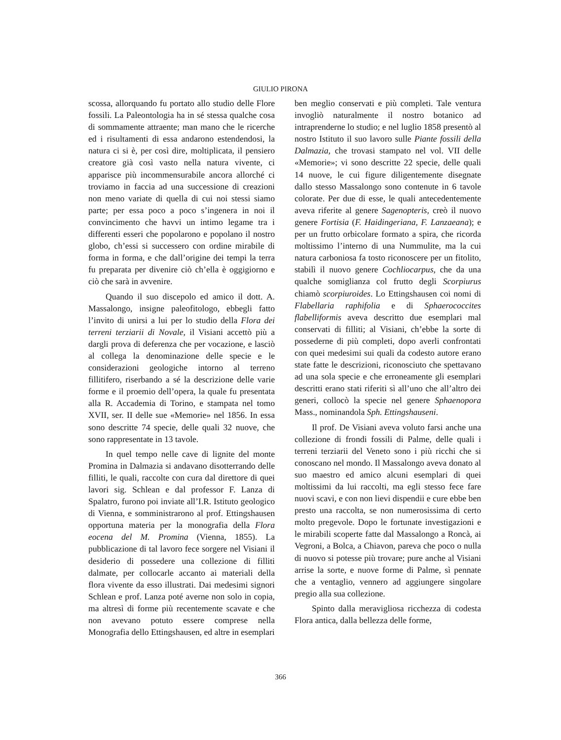GIULIO PIRONA
scossa, allorquando fu portato allo studio delle Flore fossili. La Paleontologia ha in sé stessa qualche cosa di sommamente attraente; man mano che le ricerche ed i risultamenti di essa andarono estendendosi, la natura ci si è, per così dire, moltiplicata, il pensiero creatore già così vasto nella natura vivente, ci apparisce più incommensurabile ancora allorché ci troviamo in faccia ad una successione di creazioni non meno variate di quella di cui noi stessi siamo parte; per essa poco a poco s’ingenera in noi il convincimento che havvi un intimo legame tra i differenti esseri che popolarono e popolano il nostro globo, ch’essi si successero con ordine mirabile di forma in forma, e che dall’origine dei tempi la terra fu preparata per divenire ciò ch’ella è oggigiorno e ciò che sarà in avvenire.
Quando il suo discepolo ed amico il dott. A. Massalongo, insigne paleofitologo, ebbegli fatto l’invito di unirsi a lui per lo studio della Flora dei terreni terziarii di Novale, il Visiani accettò più a dargli prova di deferenza che per vocazione, e lasciò al collega la denominazione delle specie e le considerazioni geologiche intorno al terreno fillitifero, riserbando a sé la descrizione delle varie forme e il proemio dell’opera, la quale fu presentata alla R. Accademia di Torino, e stampata nel tomo XVII, ser. II delle sue «Memorie» nel 1856. In essa sono descritte 74 specie, delle quali 32 nuove, che sono rappresentate in 13 tavole.
In quel tempo nelle cave di lignite del monte Promina in Dalmazia si andavano disotterrando delle filliti, le quali, raccolte con cura dal direttore di quei lavori sig. Schlean e dal professor F. Lanza di Spalatro, furono poi inviate all’I.R. Istituto geologico di Vienna, e somministrarono al prof. Ettingshausen opportuna materia per la monografia della Flora eocena del M. Promina (Vienna, 1855). La pubblicazione di tal lavoro fece sorgere nel Visiani il desiderio di possedere una collezione di filliti dalmate, per collocarle accanto ai materiali della flora vivente da esso illustrati. Dai medesimi signori Schlean e prof. Lanza poté averne non solo in copia, ma altresì di forme più recentemente scavate e che non avevano potuto essere comprese nella Monografia dello Ettingshausen, ed altre in esemplari
ben meglio conservati e più completi. Tale ventura invogliò naturalmente il nostro botanico ad intraprenderne lo studio; e nel luglio 1858 presentò al nostro Istituto il suo lavoro sulle Piante fossili della Dalmazia, che trovasi stampato nel vol. VII delle «Memorie»; vi sono descritte 22 specie, delle quali 14 nuove, le cui figure diligentemente disegnate dallo stesso Massalongo sono contenute in 6 tavole colorate. Per due di esse, le quali antecedentemente aveva riferite al genere Sagenopteris, creò il nuovo genere Fortisia (F. Haidingeriana, F. Lanzaeana); e per un frutto orbicolare formato a spira, che ricorda moltissimo l’interno di una Nummulite, ma la cui natura carboniosa fa tosto riconoscere per un fitolito, stabilì il nuovo genere Cochliocarpus, che da una qualche somiglianza col frutto degli Scorpiurus chiamò scorpiuroides. Lo Ettingshausen coi nomi di Flabellaria raphifolia e di Sphaerococcites flabelliformis aveva descritto due esemplari mal conservati di filliti; al Visiani, ch’ebbe la sorte di possederne di più completi, dopo averli confrontati con quei medesimi sui quali da codesto autore erano state fatte le descrizioni, riconosciuto che spettavano ad una sola specie e che erroneamente gli esemplari descritti erano stati riferiti sì all’uno che all’altro dei generi, collocò la specie nel genere Sphaenopora Mass., nominandola Sph. Ettingshauseni.
Il prof. De Visiani aveva voluto farsi anche una collezione di frondi fossili di Palme, delle quali i terreni terziarii del Veneto sono i più ricchi che si conoscano nel mondo. Il Massalongo aveva donato al suo maestro ed amico alcuni esemplari di quei moltissimi da lui raccolti, ma egli stesso fece fare nuovi scavi, e con non lievi dispendii e cure ebbe ben presto una raccolta, se non numerosissima di certo molto pregevole. Dopo le fortunate investigazioni e le mirabili scoperte fatte dal Massalongo a Roncà, ai Vegroni, a Bolca, a Chiavon, pareva che poco o nulla di nuovo si potesse più trovare; pure anche al Visiani arrise la sorte, e nuove forme di Palme, sì pennate che a ventaglio, vennero ad aggiungere singolare pregio alla sua collezione.
Spinto dalla meravigliosa ricchezza di codesta Flora antica, dalla bellezza delle forme,
366